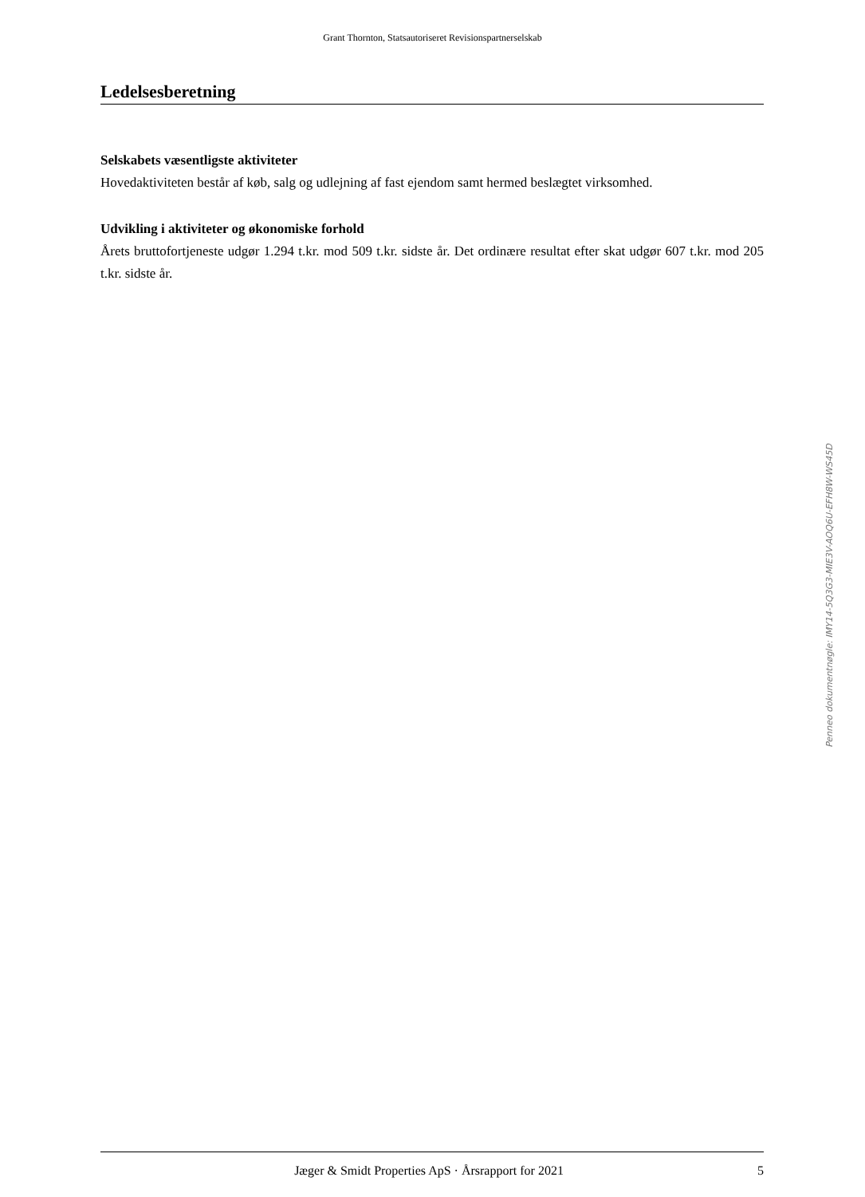Grant Thornton, Statsautoriseret Revisionspartnerselskab
Ledelsesberetning
Selskabets væsentligste aktiviteter
Hovedaktiviteten består af køb, salg og udlejning af fast ejendom samt hermed beslægtet virksomhed.
Udvikling i aktiviteter og økonomiske forhold
Årets bruttofortjeneste udgør 1.294 t.kr. mod 509 t.kr. sidste år. Det ordinære resultat efter skat udgør 607 t.kr. mod 205 t.kr. sidste år.
Penneo dokumentnøgle: IMY14-5Q3G3-MIE3V-AOQ6U-EFH8W-WS45D
Jæger & Smidt Properties ApS · Årsrapport for 2021 5